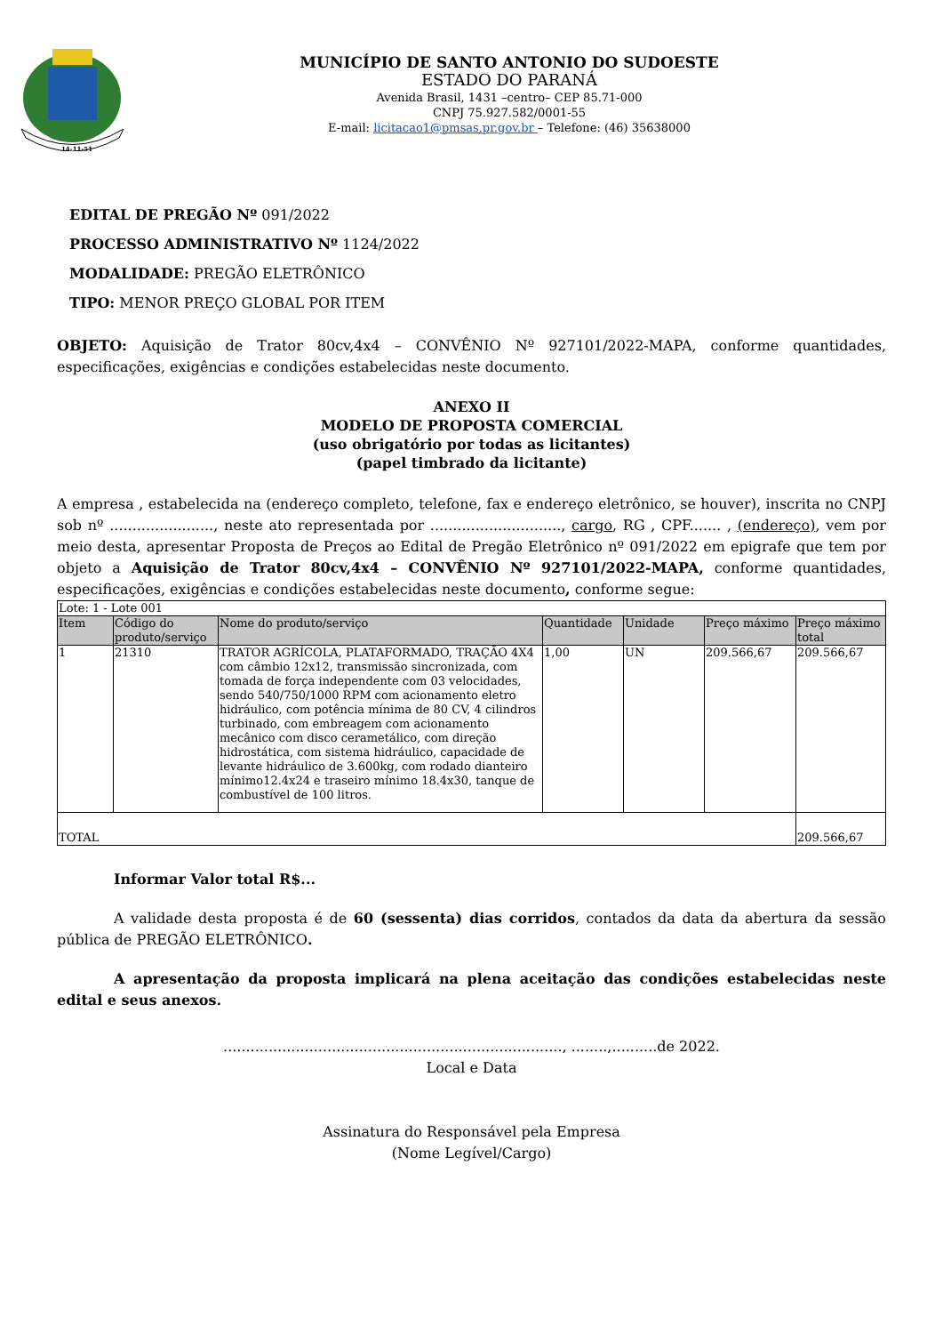14-11-51
MUNICÍPIO DE SANTO ANTONIO DO SUDOESTE
ESTADO DO PARANÁ
Avenida Brasil, 1431 –centro– CEP 85.71-000
CNPJ 75.927.582/0001-55
E-mail: licitacao1@pmsas.pr.gov.br – Telefone: (46) 35638000
EDITAL DE PREGÃO Nº 091/2022
PROCESSO ADMINISTRATIVO Nº 1124/2022
MODALIDADE: PREGÃO ELETRÔNICO
TIPO: MENOR PREÇO GLOBAL POR ITEM
OBJETO: Aquisição de Trator 80cv,4x4 – CONVÊNIO Nº 927101/2022-MAPA, conforme quantidades, especificações, exigências e condições estabelecidas neste documento.
ANEXO II
MODELO DE PROPOSTA COMERCIAL
(uso obrigatório por todas as licitantes)
(papel timbrado da licitante)
A empresa , estabelecida na (endereço completo, telefone, fax e endereço eletrônico, se houver), inscrita no CNPJ sob nº ......................., neste ato representada por ............................., cargo, RG , CPF....... , (endereço), vem por meio desta, apresentar Proposta de Preços ao Edital de Pregão Eletrônico nº 091/2022 em epigrafe que tem por objeto a Aquisição de Trator 80cv,4x4 – CONVÊNIO Nº 927101/2022-MAPA, conforme quantidades, especificações, exigências e condições estabelecidas neste documento, conforme segue:
| Lote: 1 - Lote 001 | | | | | | |
| Item | Código do produto/serviço | Nome do produto/serviço | Quantidade | Unidade | Preço máximo | Preço máximo total |
| 1 | 21310 | TRATOR AGRÍCOLA, PLATAFORMADO, TRAÇÃO 4X4 com câmbio 12x12, transmissão sincronizada, com tomada de força independente com 03 velocidades, sendo 540/750/1000 RPM com acionamento eletro hidráulico, com potência mínima de 80 CV, 4 cilindros turbinado, com embreagem com acionamento mecânico com disco cerametálico, com direção hidrostática, com sistema hidráulico, capacidade de levante hidráulico de 3.600kg, com rodado dianteiro mínimo12.4x24 e traseiro mínimo 18.4x30, tanque de combustível de 100 litros. | 1,00 | UN | 209.566,67 | 209.566,67 |
| TOTAL | | | | | | 209.566,67 |
Informar Valor total R$...
A validade desta proposta é de 60 (sessenta) dias corridos, contados da data da abertura da sessão pública de PREGÃO ELETRÔNICO.
A apresentação da proposta implicará na plena aceitação das condições estabelecidas neste edital e seus anexos.
..........................................................................., ........,..........de 2022.
Local e Data
Assinatura do Responsável pela Empresa
(Nome Legível/Cargo)